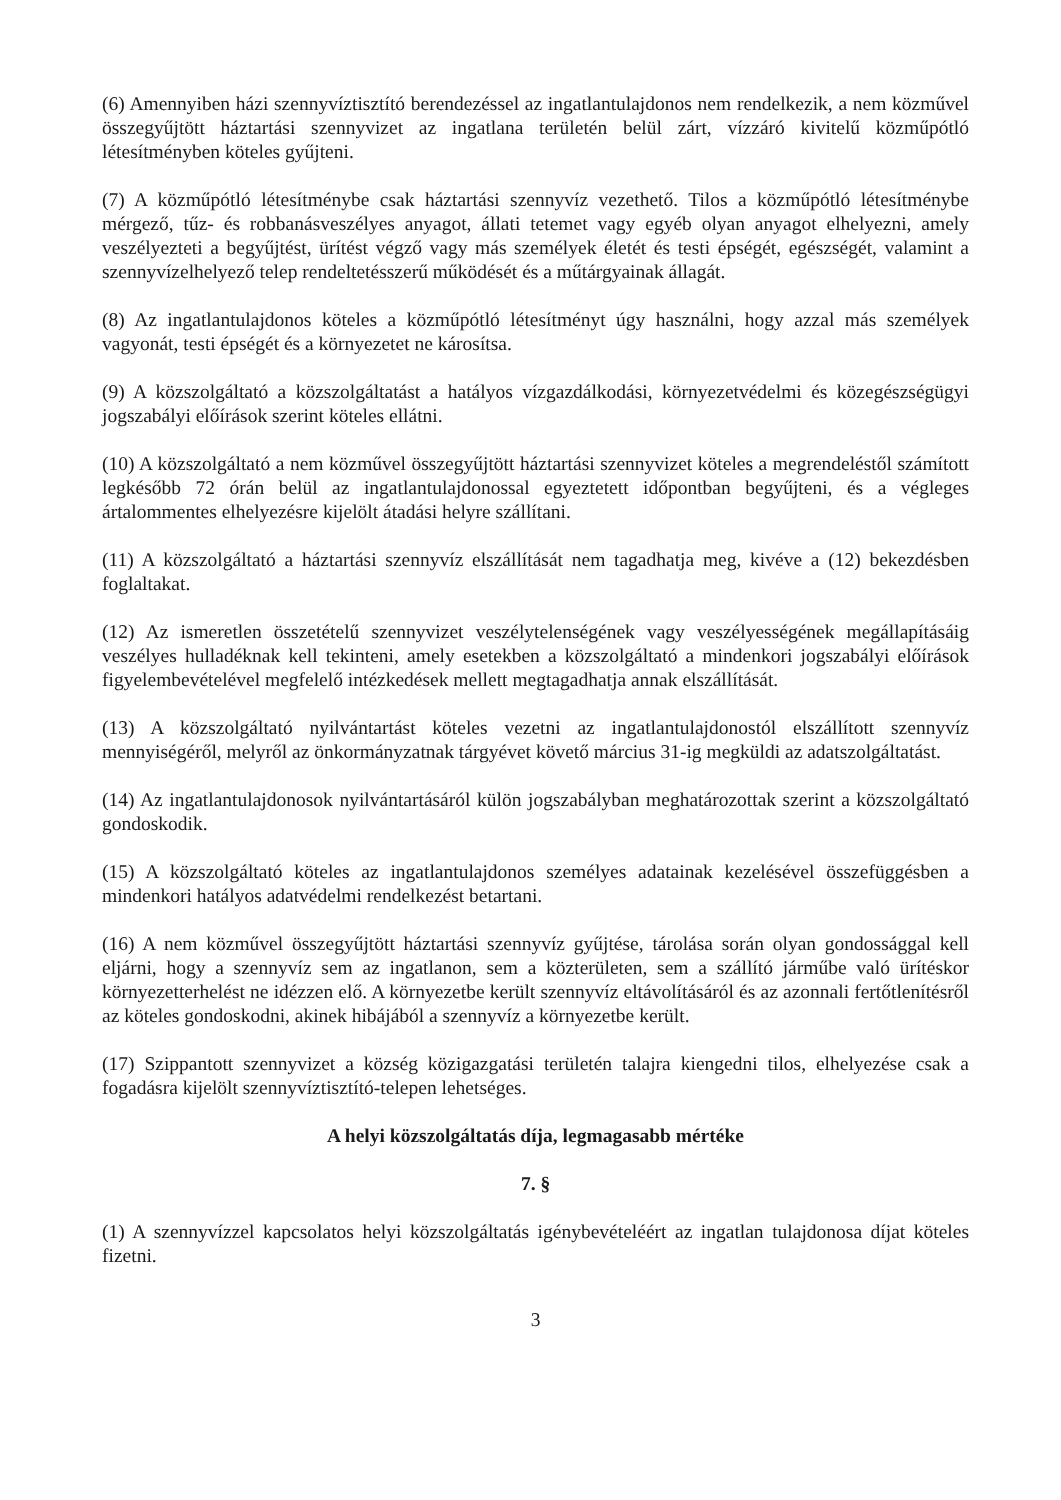(6) Amennyiben házi szennyvíztisztító berendezéssel az ingatlantulajdonos nem rendelkezik, a nem közművel összegyűjtött háztartási szennyvizet az ingatlana területén belül zárt, vízzáró kivitelű közműpótló létesítményben köteles gyűjteni.
(7) A közműpótló létesítménybe csak háztartási szennyvíz vezethető. Tilos a közműpótló létesítménybe mérgező, tűz- és robbanásveszélyes anyagot, állati tetemet vagy egyéb olyan anyagot elhelyezni, amely veszélyezteti a begyűjtést, ürítést végző vagy más személyek életét és testi épségét, egészségét, valamint a szennyvízelhelyező telep rendeltetésszerű működését és a műtárgyainak állagát.
(8) Az ingatlantulajdonos köteles a közműpótló létesítményt úgy használni, hogy azzal más személyek vagyonát, testi épségét és a környezetet ne károsítsa.
(9) A közszolgáltató a közszolgáltatást a hatályos vízgazdálkodási, környezetvédelmi és közegészségügyi jogszabályi előírások szerint köteles ellátni.
(10) A közszolgáltató a nem közművel összegyűjtött háztartási szennyvizet köteles a megrendeléstől számított legkésőbb 72 órán belül az ingatlantulajdonossal egyeztetett időpontban begyűjteni, és a végleges ártalommentes elhelyezésre kijelölt átadási helyre szállítani.
(11) A közszolgáltató a háztartási szennyvíz elszállítását nem tagadhatja meg, kivéve a (12) bekezdésben foglaltakat.
(12) Az ismeretlen összetételű szennyvizet veszélytelenségének vagy veszélyességének megállapításáig veszélyes hulladéknak kell tekinteni, amely esetekben a közszolgáltató a mindenkori jogszabályi előírások figyelembevételével megfelelő intézkedések mellett megtagadhatja annak elszállítását.
(13) A közszolgáltató nyilvántartást köteles vezetni az ingatlantulajdonostól elszállított szennyvíz mennyiségéről, melyről az önkormányzatnak tárgyévet követő március 31-ig megküldi az adatszolgáltatást.
(14) Az ingatlantulajdonosok nyilvántartásáról külön jogszabályban meghatározottak szerint a közszolgáltató gondoskodik.
(15) A közszolgáltató köteles az ingatlantulajdonos személyes adatainak kezelésével összefüggésben a mindenkori hatályos adatvédelmi rendelkezést betartani.
(16) A nem közművel összegyűjtött háztartási szennyvíz gyűjtése, tárolása során olyan gondossággal kell eljárni, hogy a szennyvíz sem az ingatlanon, sem a közterületen, sem a szállító járműbe való ürítéskor környezetterhelést ne idézzen elő. A környezetbe került szennyvíz eltávolításáról és az azonnali fertőtlenítésről az köteles gondoskodni, akinek hibájából a szennyvíz a környezetbe került.
(17) Szippantott szennyvizet a község közigazgatási területén talajra kiengedni tilos, elhelyezése csak a fogadásra kijelölt szennyvíztisztító-telepen lehetséges.
A helyi közszolgáltatás díja, legmagasabb mértéke
7. §
(1) A szennyvízzel kapcsolatos helyi közszolgáltatás igénybevételéért az ingatlan tulajdonosa díjat köteles fizetni.
3